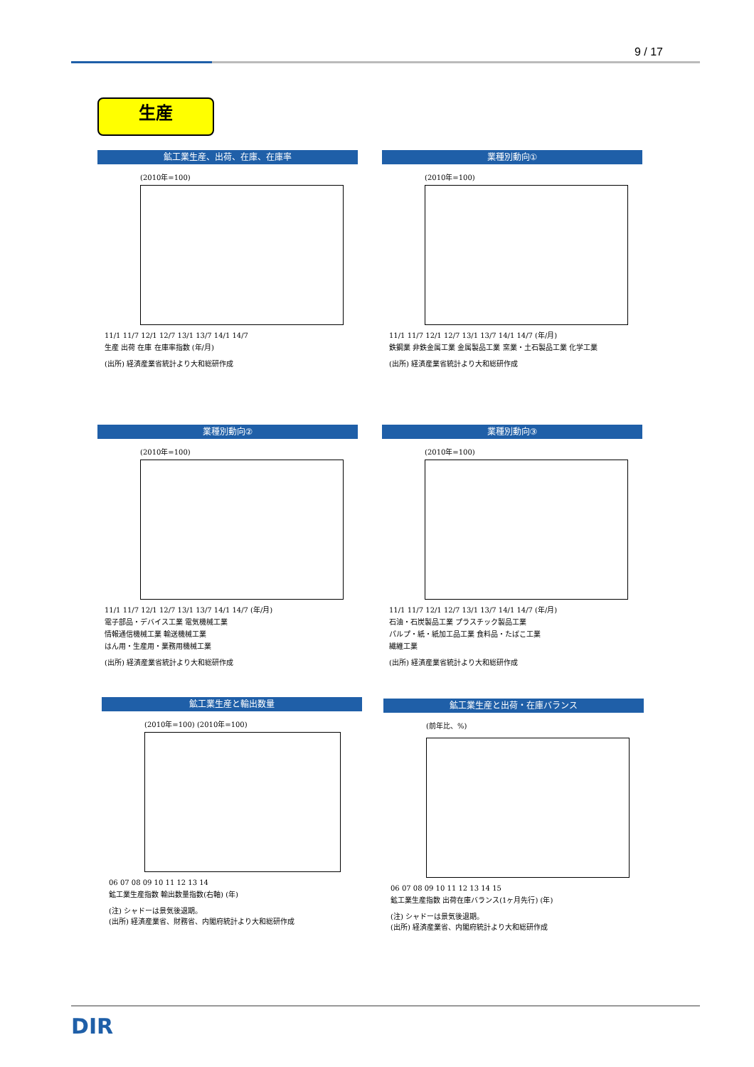9 / 17
生産
鉱工業生産、出荷、在庫、在庫率
(2010年=100)
11/1 11/7 12/1 12/7 13/1 13/7 14/1 14/7
生産 出荷 在庫 在庫率指数 (年/月)
(出所) 経済産業省統計より大和総研作成
業種別動向①
(2010年=100)
11/1 11/7 12/1 12/7 13/1 13/7 14/1 14/7 (年/月)
鉄鋼業 非鉄金属工業 金属製品工業 窯業・土石製品工業 化学工業
(出所) 経済産業省統計より大和総研作成
業種別動向②
(2010年=100)
11/1 11/7 12/1 12/7 13/1 13/7 14/1 14/7 (年/月)
電子部品・デバイス工業 電気機械工業
情報通信機械工業 輸送機械工業
はん用・生産用・業務用機械工業
(出所) 経済産業省統計より大和総研作成
業種別動向③
(2010年=100)
11/1 11/7 12/1 12/7 13/1 13/7 14/1 14/7 (年/月)
石油・石炭製品工業 プラスチック製品工業
パルプ・紙・紙加工品工業 食料品・たばこ工業
繊維工業
(出所) 経済産業省統計より大和総研作成
鉱工業生産と輸出数量
(2010年=100) (2010年=100)
06 07 08 09 10 11 12 13 14
鉱工業生産指数 輸出数量指数(右軸) (年)
(注) シャドーは景気後退期。
(出所) 経済産業省、財務省、内閣府統計より大和総研作成
鉱工業生産と出荷・在庫バランス
(前年比、%)
06 07 08 09 10 11 12 13 14 15
鉱工業生産指数 出荷在庫バランス(1ヶ月先行) (年)
(注) シャドーは景気後退期。
(出所) 経済産業省、内閣府統計より大和総研作成
DIR